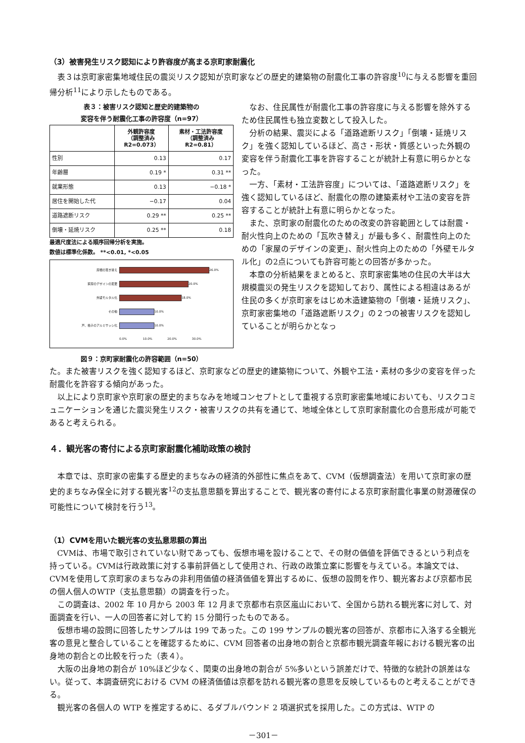（3）被害発生リスク認知により許容度が高まる京町家耐震化
表３は京町家密集地域住民の震災リスク認知が京町家などの歴史的建築物の耐震化工事の許容度<sup>10</sup>に与える影響を重回帰分析<sup>11</sup>により示したものである。
表３：被害リスク認知と歴史的建築物の
変容を伴う耐震化工事の許容度（n=97）
| | 外観許容度 （調整済み R2=0.073） | 素材・工法許容度 （調整済み R2=0.81） |
| --- | --- | --- |
| 性別 | 0.13 | 0.17 |
| 年齢層 | 0.19 * | 0.31 ** |
| 就業形態 | 0.13 | −0.18 * |
| 居住を開始した代 | −0.17 | 0.04 |
| 道路遮断リスク | 0.29 ** | 0.25 ** |
| 倒壊・延焼リスク | 0.25 ** | 0.18 |
最適尺度法による順序回帰分析を実施。
数値は標準化係数。 **<0.01, *<0.05
屋根の葺き替え 26.0%
家屋のデザインの変更 20.0%
外壁モルタル化 18.0%
その他 10.0%
戸、格子のアルミサッシ化 10.0%
0.0% 10.0% 20.0% 30.0%
図９：京町家耐震化の許容範囲（n=50）
なお、住民属性が耐震化工事の許容度に与える影響を除外するため住民属性も独立変数として投入した。
分析の結果、震災による「道路遮断リスク」「倒壊・延焼リスク」を強く認知しているほど、高さ・形状・質感といった外観の変容を伴う耐震化工事を許容することが統計上有意に明らかとなった。
一方、「素材・工法許容度」については、「道路遮断リスク」を強く認知しているほど、耐震化の際の建築素材や工法の変容を許容することが統計上有意に明らかとなった。
また、京町家の耐震化のための改変の許容範囲としては耐震・耐火性向上のための「瓦吹き替え」が最も多く、耐震性向上のための「家屋のデザインの変更」、耐火性向上のための「外壁モルタル化」の2点についても許容可能との回答が多かった。
本章の分析結果をまとめると、京町家密集地の住民の大半は大規模震災の発生リスクを認知しており、属性による相違はあるが住民の多くが京町家をはじめ木造建築物の「倒壊・延焼リスク」、京町家密集地の「道路遮断リスク」の２つの被害リスクを認知していることが明らかとなっ
た。また被害リスクを強く認知するほど、京町家などの歴史的建築物について、外観や工法・素材の多少の変容を伴った耐震化を許容する傾向があった。
以上により京町家や京町家の歴史的まちなみを地域コンセプトとして重視する京町家密集地域においても、リスクコミュニケーションを通じた震災発生リスク・被害リスクの共有を通じて、地域全体として京町家耐震化の合意形成が可能であると考えられる。
４．観光客の寄付による京町家耐震化補助政策の検討
本章では、京町家の密集する歴史的まちなみの経済的外部性に焦点をあて、CVM（仮想調査法）を用いて京町家の歴史的まちなみ保全に対する観光客<sup>12</sup>の支払意思額を算出することで、観光客の寄付による京町家耐震化事業の財源確保の可能性について検討を行う<sup>13</sup>。
（1）CVMを用いた観光客の支払意思額の算出
CVMは、市場で取引されていない財であっても、仮想市場を設けることで、その財の価値を評価できるという利点を持っている。CVMは行政政策に対する事前評価として使用され、行政の政策立案に影響を与えている。本論文では、CVMを使用して京町家のまちなみの非利用価値の経済価値を算出するめに、仮想の設問を作り、観光客および京都市民 の個人個人のWTP（支払意思額）の調査を行った。
この調査は、2002 年 10 月から 2003 年 12 月まで京都市右京区嵐山において、全国から訪れる観光客に対して、対面調査を行い、一人の回答者に対して約 15 分間行ったものである。
仮想市場の設問に回答したサンプルは 199 であった。この 199 サンプルの観光客の回答が、京都市に入洛する全観光客の意見と整合していることを確認するために、CVM 回答者の出身地の割合と京都市観光調査年報における観光客の出身地の割合との比較を行った（表４）。
大阪の出身地の割合が 10%ほど少なく、関東の出身地の割合が 5%多いという誤差だけで、特徴的な統計の誤差はない。従って、本調査研究における CVM の経済価値は京都を訪れる観光客の意思を反映しているものと考えることができる。
観光客の各個人の WTP を推定するめに、るダブルバウンド 2 項選択式を採用した。この方式は、WTP の
－301－